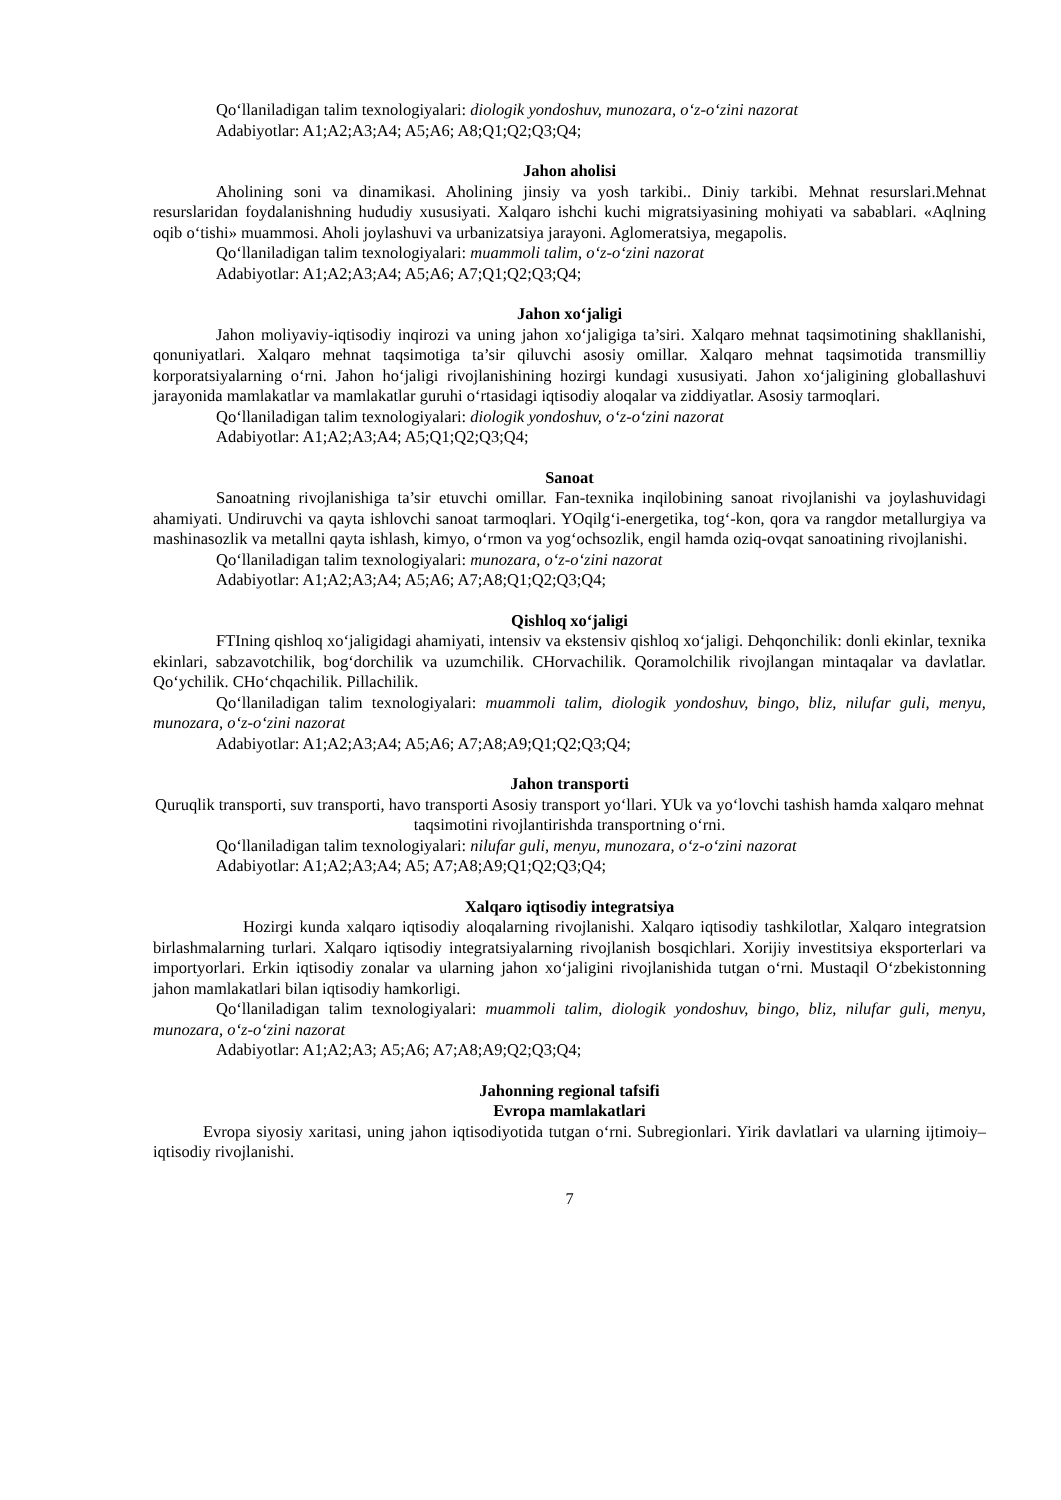Qo‘llaniladigan talim texnologiyalari: diologik yondoshuv, munozara, o‘z-o‘zini nazorat
Adabiyotlar: A1;A2;A3;A4; A5;A6; A8;Q1;Q2;Q3;Q4;
Jahon aholisi
Aholining soni va dinamikasi. Aholining jinsiy va yosh tarkibi.. Diniy tarkibi. Mehnat resurslari.Mehnat resurslaridan foydalanishning hududiy xususiyati. Xalqaro ishchi kuchi migratsiyasining mohiyati va sabablari. «Aqlning oqib o‘tishi» muammosi. Aholi joylashuvi va urbanizatsiya jarayoni. Aglomeratsiya, megapolis.
Qo‘llaniladigan talim texnologiyalari: muammoli talim, o‘z-o‘zini nazorat
Adabiyotlar: A1;A2;A3;A4; A5;A6; A7;Q1;Q2;Q3;Q4;
Jahon xo‘jaligi
Jahon moliyaviy-iqtisodiy inqirozi va uning jahon xo‘jaligiga ta’siri. Xalqaro mehnat taqsimotining shakllanishi, qonuniyatlari. Xalqaro mehnat taqsimotiga ta’sir qiluvchi asosiy omillar. Xalqaro mehnat taqsimotida transmilliy korporatsiyalarning o‘rni. Jahon ho‘jaligi rivojlanishining hozirgi kundagi xususiyati. Jahon xo‘jaligining globallashuvi jarayonida mamlakatlar va mamlakatlar guruhi o‘rtasidagi iqtisodiy aloqalar va ziddiyatlar. Asosiy tarmoqlari.
Qo‘llaniladigan talim texnologiyalari: diologik yondoshuv, o‘z-o‘zini nazorat
Adabiyotlar: A1;A2;A3;A4; A5;Q1;Q2;Q3;Q4;
Sanoat
Sanoatning rivojlanishiga ta’sir etuvchi omillar. Fan-texnika inqilobining sanoat rivojlanishi va joylashuvidagi ahamiyati. Undiruvchi va qayta ishlovchi sanoat tarmoqlari. YOqilg‘i-energetika, tog‘-kon, qora va rangdor metallurgiya va mashinasozlik va metallni qayta ishlash, kimyo, o‘rmon va yog‘ochsozlik, engil hamda oziq-ovqat sanoatining rivojlanishi.
Qo‘llaniladigan talim texnologiyalari: munozara, o‘z-o‘zini nazorat
Adabiyotlar: A1;A2;A3;A4; A5;A6; A7;A8;Q1;Q2;Q3;Q4;
Qishloq xo‘jaligi
FTIning qishloq xo‘jaligidagi ahamiyati, intensiv va ekstensiv qishloq xo‘jaligi. Dehqonchilik: donli ekinlar, texnika ekinlari, sabzavotchilik, bog‘dorchilik va uzumchilik. CHorvachilik. Qoramolchilik rivojlangan mintaqalar va davlatlar. Qo‘ychilik. CHo‘chqachilik. Pillachilik.
Qo‘llaniladigan talim texnologiyalari: muammoli talim, diologik yondoshuv, bingo, bliz, nilufar guli, menyu, munozara, o‘z-o‘zini nazorat
Adabiyotlar: A1;A2;A3;A4; A5;A6; A7;A8;A9;Q1;Q2;Q3;Q4;
Jahon transporti
Quruqlik transporti, suv transporti, havo transporti Asosiy transport yo‘llari. YUk va yo‘lovchi tashish hamda xalqaro mehnat taqsimotini rivojlantirishda transportning o‘rni.
Qo‘llaniladigan talim texnologiyalari: nilufar guli, menyu, munozara, o‘z-o‘zini nazorat
Adabiyotlar: A1;A2;A3;A4; A5; A7;A8;A9;Q1;Q2;Q3;Q4;
Xalqaro iqtisodiy integratsiya
Hozirgi kunda xalqaro iqtisodiy aloqalarning rivojlanishi. Xalqaro iqtisodiy tashkilotlar, Xalqaro integratsion birlashmalarning turlari. Xalqaro iqtisodiy integratsiyalarning rivojlanish bosqichlari. Xorijiy investitsiya eksporterlari va importyorlari. Erkin iqtisodiy zonalar va ularning jahon xo‘jaligini rivojlanishida tutgan o‘rni. Mustaqil O‘zbekistonning jahon mamlakatlari bilan iqtisodiy hamkorligi.
Qo‘llaniladigan talim texnologiyalari: muammoli talim, diologik yondoshuv, bingo, bliz, nilufar guli, menyu, munozara, o‘z-o‘zini nazorat
Adabiyotlar: A1;A2;A3; A5;A6; A7;A8;A9;Q2;Q3;Q4;
Jahonning regional tafsifi
Evropa mamlakatlari
Evropa siyosiy xaritasi, uning jahon iqtisodiyotida tutgan o‘rni. Subregionlari. Yirik davlatlari va ularning ijtimoiy–iqtisodiy rivojlanishi.
7